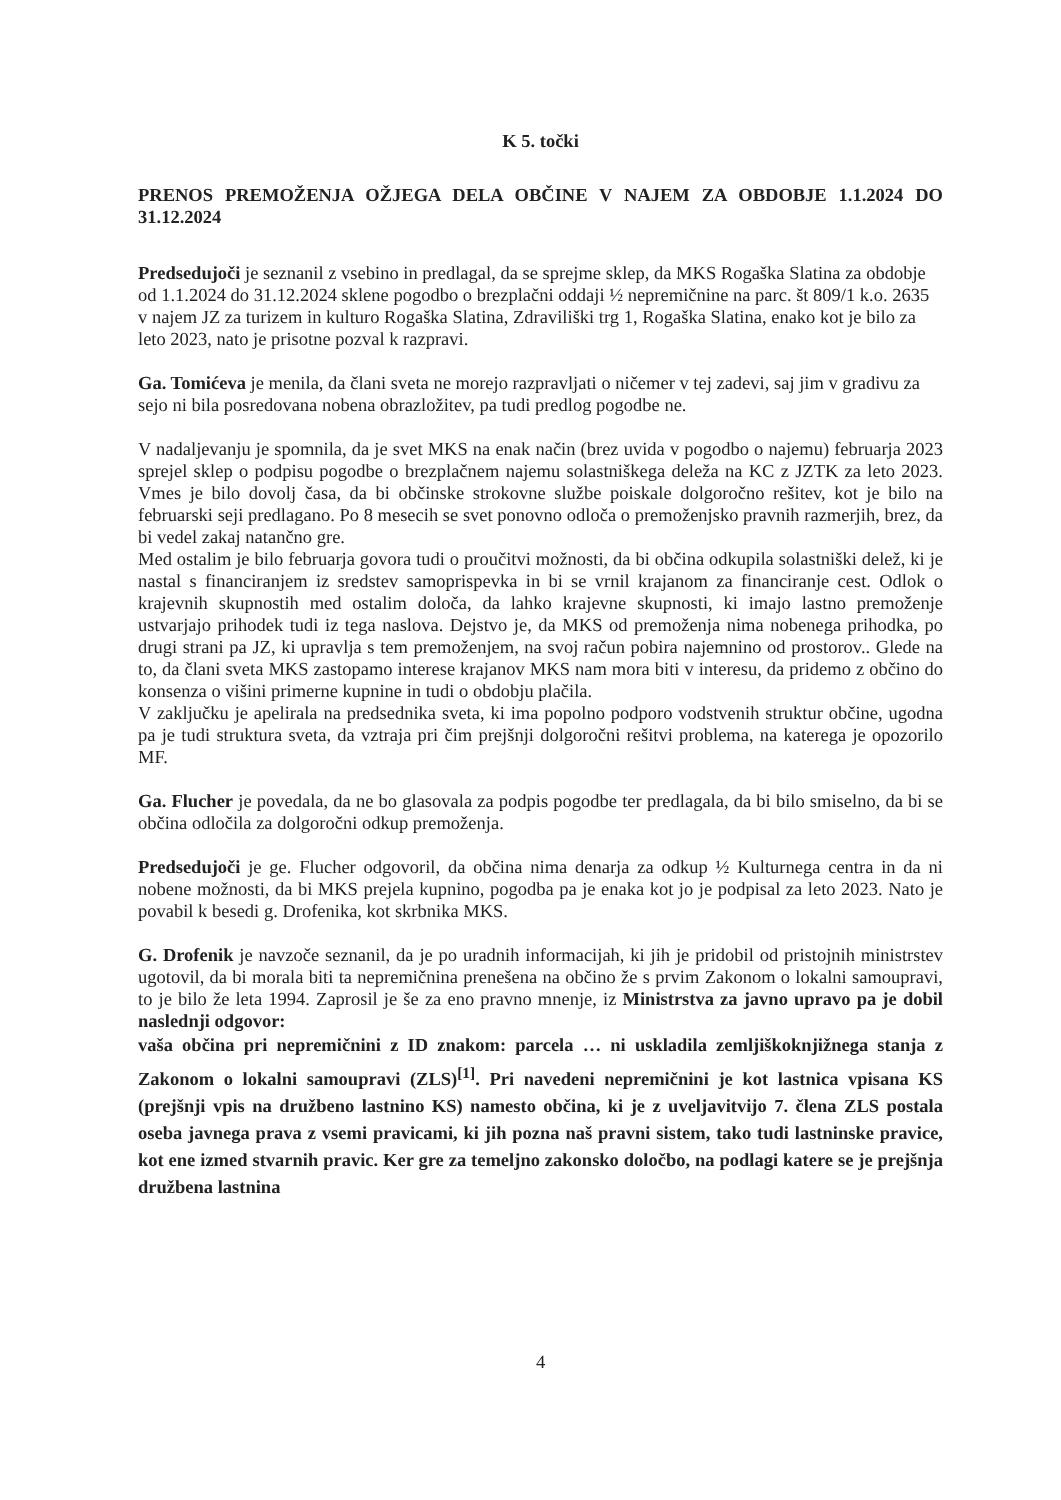K 5. točki
PRENOS PREMOŽENJA OŽJEGA DELA OBČINE V NAJEM ZA OBDOBJE 1.1.2024 DO 31.12.2024
Predsedujoči je seznanil z vsebino in predlagal, da se sprejme sklep, da MKS Rogaška Slatina za obdobje od 1.1.2024 do 31.12.2024 sklene pogodbo o brezplačni oddaji ½ nepremičnine na parc. št 809/1 k.o. 2635 v najem JZ za turizem in kulturo Rogaška Slatina, Zdraviliški trg 1, Rogaška Slatina, enako kot je bilo za leto 2023, nato je prisotne pozval k razpravi.
Ga. Tomićeva je menila, da člani sveta ne morejo razpravljati o ničemer v tej zadevi, saj jim v gradivu za sejo ni bila posredovana nobena obrazložitev, pa tudi predlog pogodbe ne.
V nadaljevanju je spomnila, da je svet MKS na enak način (brez uvida v pogodbo o najemu) februarja 2023 sprejel sklep o podpisu pogodbe o brezplačnem najemu solastniškega deleža na KC z JZTK za leto 2023. Vmes je bilo dovolj časa, da bi občinske strokovne službe poiskale dolgoročno rešitev, kot je bilo na februarski seji predlagano. Po 8 mesecih se svet ponovno odloča o premoženjsko pravnih razmerjih, brez, da bi vedel zakaj natančno gre.
Med ostalim je bilo februarja govora tudi o proučitvi možnosti, da bi občina odkupila solastniški delež, ki je nastal s financiranjem iz sredstev samoprispevka in bi se vrnil krajanom za financiranje cest. Odlok o krajevnih skupnostih med ostalim določa, da lahko krajevne skupnosti, ki imajo lastno premoženje ustvarjajo prihodek tudi iz tega naslova. Dejstvo je, da MKS od premoženja nima nobenega prihodka, po drugi strani pa JZ, ki upravlja s tem premoženjem, na svoj račun pobira najemnino od prostorov.. Glede na to, da člani sveta MKS zastopamo interese krajanov MKS nam mora biti v interesu, da pridemo z občino do konsenza o višini primerne kupnine in tudi o obdobju plačila.
V zaključku je apelirala na predsednika sveta, ki ima popolno podporo vodstvenih struktur občine, ugodna pa je tudi struktura sveta, da vztraja pri čim prejšnji dolgoročni rešitvi problema, na katerega je opozorilo MF.
Ga. Flucher je povedala, da ne bo glasovala za podpis pogodbe ter predlagala, da bi bilo smiselno, da bi se občina odločila za dolgoročni odkup premoženja.
Predsedujoči je ge. Flucher odgovoril, da občina nima denarja za odkup ½ Kulturnega centra in da ni nobene možnosti, da bi MKS prejela kupnino, pogodba pa je enaka kot jo je podpisal za leto 2023. Nato je povabil k besedi g. Drofenika, kot skrbnika MKS.
G. Drofenik je navzoče seznanil, da je po uradnih informacijah, ki jih je pridobil od pristojnih ministrstev ugotovil, da bi morala biti ta nepremičnina prenešena na občino že s prvim Zakonom o lokalni samoupravi, to je bilo že leta 1994. Zaprosil je še za eno pravno mnenje, iz Ministrstva za javno upravo pa je dobil naslednji odgovor:
vaša občina pri nepremičnini z ID znakom: parcela … ni uskladila zemljiškoknjižnega stanja z Zakonom o lokalni samoupravi (ZLS)<sup>[1]</sup>. Pri navedeni nepremičnini je kot lastnica vpisana KS (prejšnji vpis na družbeno lastnino KS) namesto občina, ki je z uveljavitvijo 7. člena ZLS postala oseba javnega prava z vsemi pravicami, ki jih pozna naš pravni sistem, tako tudi lastninske pravice, kot ene izmed stvarnih pravic. Ker gre za temeljno zakonsko določbo, na podlagi katere se je prejšnja družbena lastnina
4